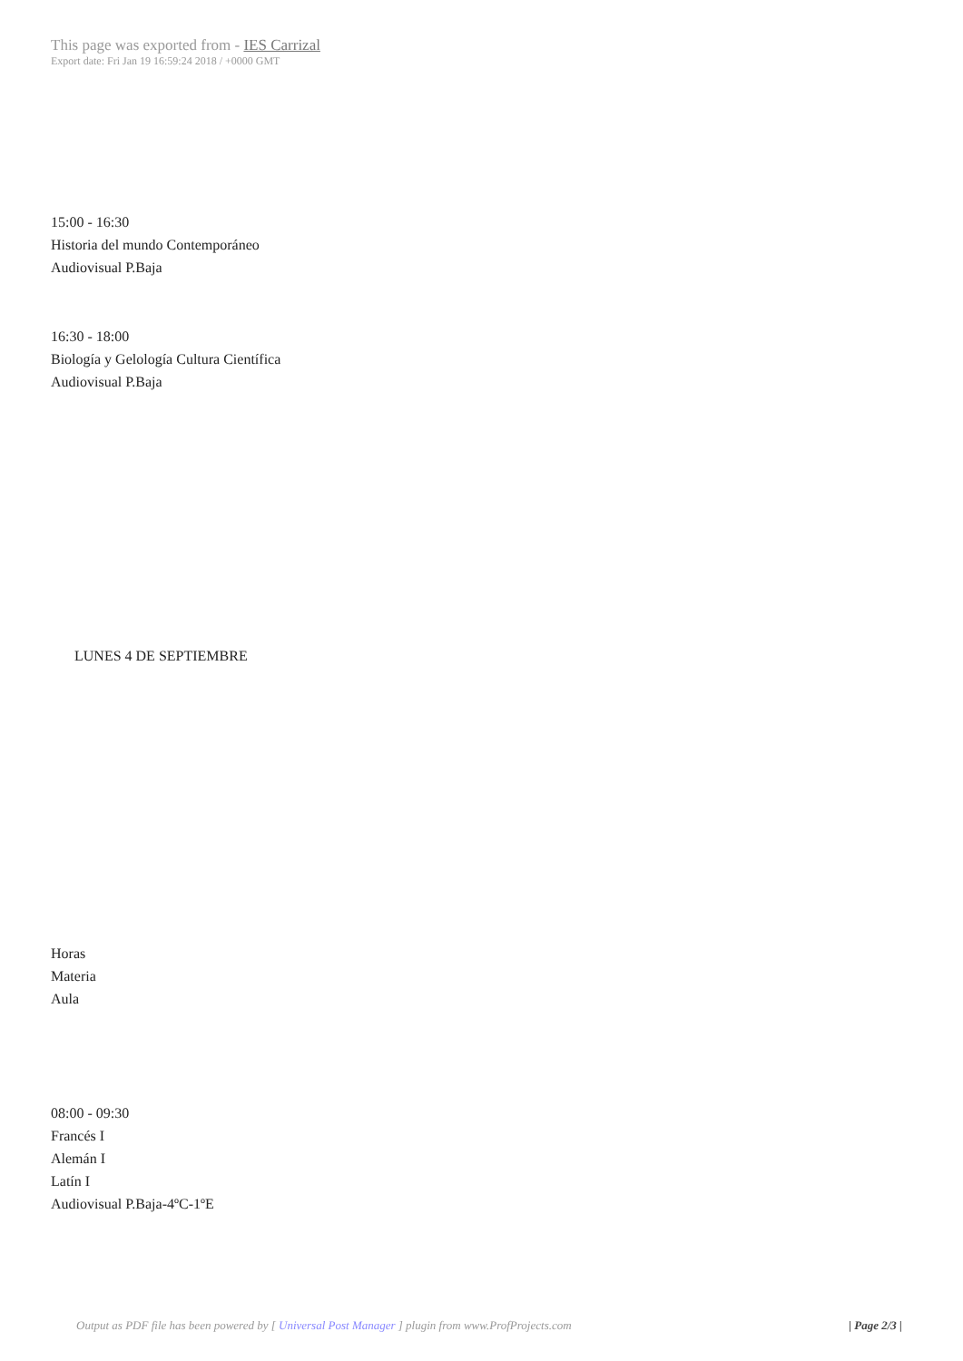This page was exported from - IES Carrizal
Export date: Fri Jan 19 16:59:24 2018 / +0000 GMT
15:00 - 16:30
Historia del mundo Contemporáneo
Audiovisual P.Baja
16:30 - 18:00
Biología y Gelología Cultura Científica
Audiovisual P.Baja
LUNES 4 DE SEPTIEMBRE
Horas
Materia
Aula
08:00 - 09:30
Francés I
Alemán I
Latín I
Audiovisual P.Baja-4ºC-1ºE
Output as PDF file has been powered by [ Universal Post Manager ] plugin from www.ProfProjects.com
| Page 2/3 |